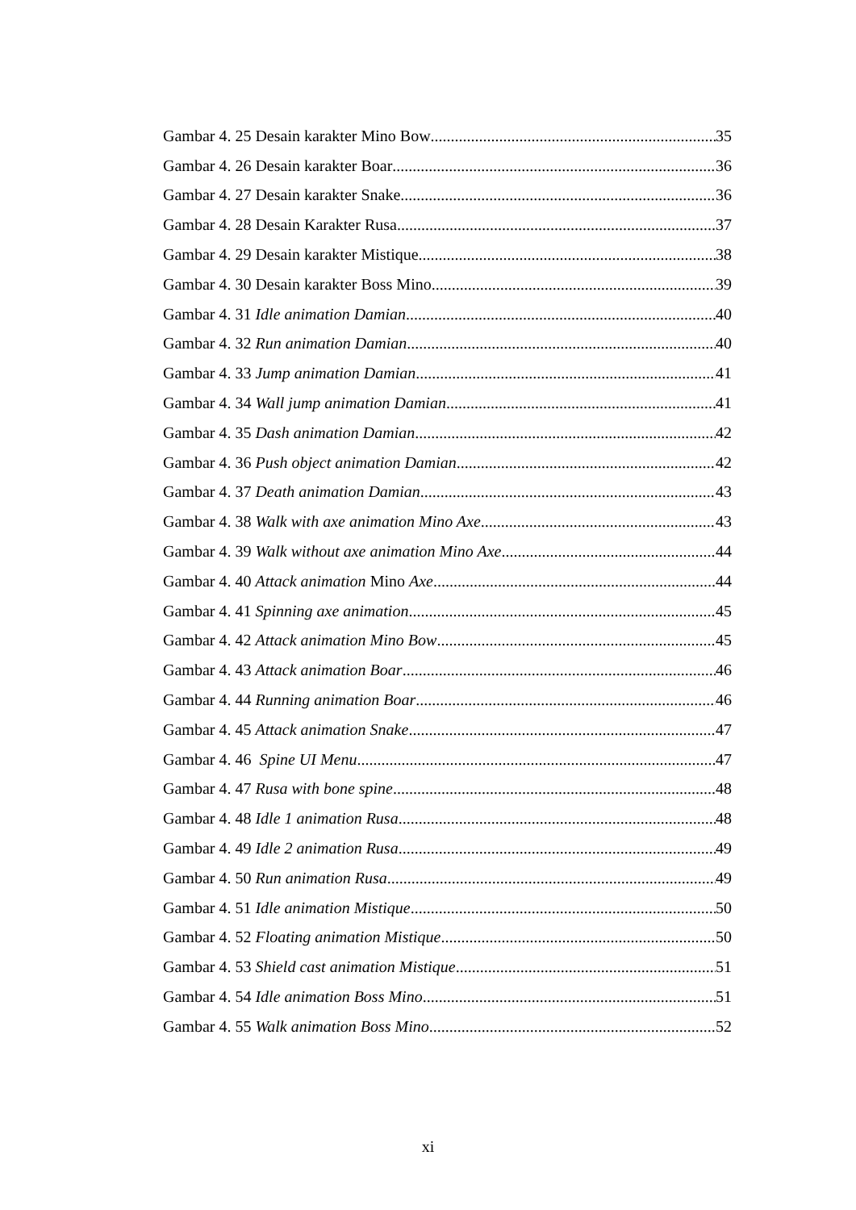Gambar 4. 25 Desain karakter Mino Bow 35
Gambar 4. 26 Desain karakter Boar 36
Gambar 4. 27 Desain karakter Snake 36
Gambar 4. 28 Desain Karakter Rusa 37
Gambar 4. 29 Desain karakter Mistique 38
Gambar 4. 30 Desain karakter Boss Mino 39
Gambar 4. 31 Idle animation Damian 40
Gambar 4. 32 Run animation Damian 40
Gambar 4. 33 Jump animation Damian 41
Gambar 4. 34 Wall jump animation Damian 41
Gambar 4. 35 Dash animation Damian 42
Gambar 4. 36 Push object animation Damian 42
Gambar 4. 37 Death animation Damian 43
Gambar 4. 38 Walk with axe animation Mino Axe 43
Gambar 4. 39 Walk without axe animation Mino Axe 44
Gambar 4. 40 Attack animation Mino Axe 44
Gambar 4. 41 Spinning axe animation 45
Gambar 4. 42 Attack animation Mino Bow 45
Gambar 4. 43 Attack animation Boar 46
Gambar 4. 44 Running animation Boar 46
Gambar 4. 45 Attack animation Snake 47
Gambar 4. 46 Spine UI Menu 47
Gambar 4. 47 Rusa with bone spine 48
Gambar 4. 48 Idle 1 animation Rusa 48
Gambar 4. 49 Idle 2 animation Rusa 49
Gambar 4. 50 Run animation Rusa 49
Gambar 4. 51 Idle animation Mistique 50
Gambar 4. 52 Floating animation Mistique 50
Gambar 4. 53 Shield cast animation Mistique 51
Gambar 4. 54 Idle animation Boss Mino 51
Gambar 4. 55 Walk animation Boss Mino 52
xi